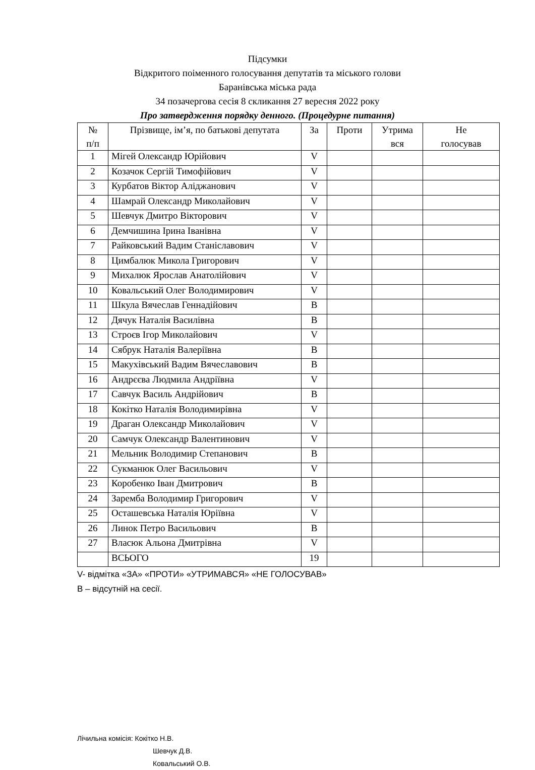Підсумки
Відкритого поіменного голосування депутатів та міського голови
Баранівська міська рада
34 позачергова сесія 8 скликання 27 вересня 2022 року
Про затвердження порядку денного. (Процедурне питання)
| № п/п | Прізвище, ім’я, по батькові депутата | За | Проти | Утрима вся | Не голосував |
| --- | --- | --- | --- | --- | --- |
| 1 | Мігей Олександр Юрійович | V | | | |
| 2 | Козачок Сергій Тимофійович | V | | | |
| 3 | Курбатов Віктор Аліджанович | V | | | |
| 4 | Шамрай Олександр Миколайович | V | | | |
| 5 | Шевчук Дмитро Вікторович | V | | | |
| 6 | Демчишина Ірина Іванівна | V | | | |
| 7 | Райковський Вадим Станіславович | V | | | |
| 8 | Цимбалюк Микола Григорович | V | | | |
| 9 | Михалюк Ярослав Анатолійович | V | | | |
| 10 | Ковальський Олег Володимирович | V | | | |
| 11 | Шкула Вячеслав Геннадійович | В | | | |
| 12 | Дячук Наталія Василівна | В | | | |
| 13 | Строєв Ігор Миколайович | V | | | |
| 14 | Сябрук Наталія Валеріївна | В | | | |
| 15 | Макухівський Вадим Вячеславович | В | | | |
| 16 | Андрєєва Людмила Андріївна | V | | | |
| 17 | Савчук Василь Андрійович | В | | | |
| 18 | Кокітко Наталія Володимирівна | V | | | |
| 19 | Драган Олександр Миколайович | V | | | |
| 20 | Самчук Олександр Валентинович | V | | | |
| 21 | Мельник Володимир Степанович | В | | | |
| 22 | Сукманюк Олег Васильович | V | | | |
| 23 | Коробенко Іван Дмитрович | В | | | |
| 24 | Заремба Володимир Григорович | V | | | |
| 25 | Осташевська Наталія Юріївна | V | | | |
| 26 | Линок Петро Васильович | В | | | |
| 27 | Власюк Альона Дмитрівна | V | | | |
| | ВСЬОГО | 19 | | | |
V- відмітка «ЗА» «ПРОТИ» «УТРИМАВСЯ» «НЕ ГОЛОСУВАВ»
В – відсутній на сесії.
Лічильна комісія: Кокітко Н.В.
Шевчук Д.В.
Ковальський О.В.